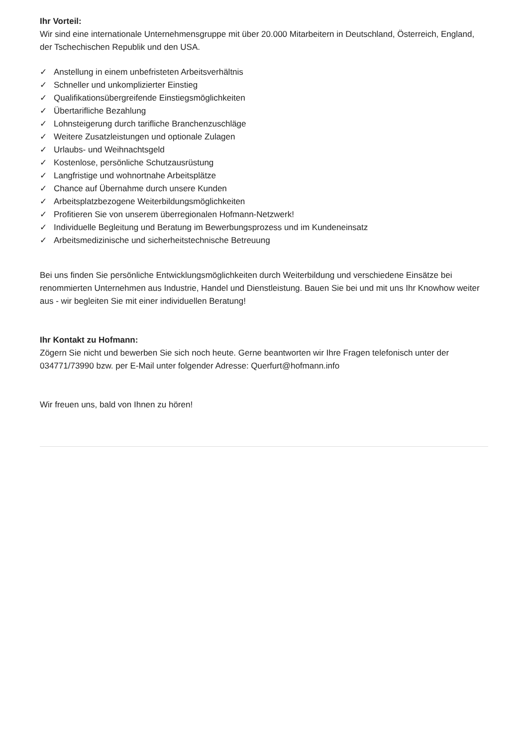Ihr Vorteil:
Wir sind eine internationale Unternehmensgruppe mit über 20.000 Mitarbeitern in Deutschland, Österreich, England, der Tschechischen Republik und den USA.
✓ Anstellung in einem unbefristeten Arbeitsverhältnis
✓ Schneller und unkomplizierter Einstieg
✓ Qualifikationsübergreifende Einstiegsmöglichkeiten
✓ Übertarifliche Bezahlung
✓ Lohnsteigerung durch tarifliche Branchenzuschläge
✓ Weitere Zusatzleistungen und optionale Zulagen
✓ Urlaubs- und Weihnachtsgeld
✓ Kostenlose, persönliche Schutzausrüstung
✓ Langfristige und wohnortnahe Arbeitsplätze
✓ Chance auf Übernahme durch unsere Kunden
✓ Arbeitsplatzbezogene Weiterbildungsmöglichkeiten
✓ Profitieren Sie von unserem überregionalen Hofmann-Netzwerk!
✓ Individuelle Begleitung und Beratung im Bewerbungsprozess und im Kundeneinsatz
✓ Arbeitsmedizinische und sicherheitstechnische Betreuung
Bei uns finden Sie persönliche Entwicklungsmöglichkeiten durch Weiterbildung und verschiedene Einsätze bei renommierten Unternehmen aus Industrie, Handel und Dienstleistung. Bauen Sie bei und mit uns Ihr Knowhow weiter aus - wir begleiten Sie mit einer individuellen Beratung!
Ihr Kontakt zu Hofmann:
Zögern Sie nicht und bewerben Sie sich noch heute. Gerne beantworten wir Ihre Fragen telefonisch unter der 034771/73990 bzw. per E-Mail unter folgender Adresse: Querfurt@hofmann.info
Wir freuen uns, bald von Ihnen zu hören!